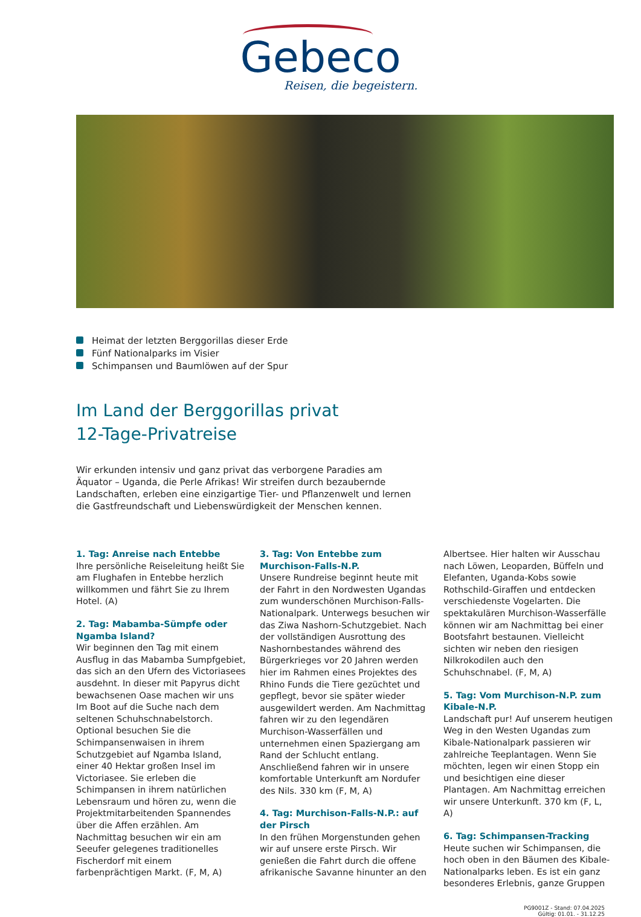Gebeco
Reisen, die begeistern.
Heimat der letzten Berggorillas dieser Erde
Fünf Nationalparks im Visier
Schimpansen und Baumlöwen auf der Spur
Im Land der Berggorillas privat
12-Tage-Privatreise
Wir erkunden intensiv und ganz privat das verborgene Paradies am Äquator – Uganda, die Perle Afrikas! Wir streifen durch bezaubernde Landschaften, erleben eine einzigartige Tier- und Pflanzenwelt und lernen die Gastfreundschaft und Liebenswürdigkeit der Menschen kennen.
1. Tag: Anreise nach Entebbe
Ihre persönliche Reiseleitung heißt Sie am Flughafen in Entebbe herzlich willkommen und fährt Sie zu Ihrem Hotel. (A)
2. Tag: Mabamba-Sümpfe oder Ngamba Island?
Wir beginnen den Tag mit einem Ausflug in das Mabamba Sumpfgebiet, das sich an den Ufern des Victoriasees ausdehnt. In dieser mit Papyrus dicht bewachsenen Oase machen wir uns Im Boot auf die Suche nach dem seltenen Schuhschnabelstorch. Optional besuchen Sie die Schimpansenwaisen in ihrem Schutzgebiet auf Ngamba Island, einer 40 Hektar großen Insel im Victoriasee. Sie erleben die Schimpansen in ihrem natürlichen Lebensraum und hören zu, wenn die Projektmitarbeitenden Spannendes über die Affen erzählen. Am Nachmittag besuchen wir ein am Seeufer gelegenes traditionelles Fischerdorf mit einem farbenprächtigen Markt. (F, M, A)
3. Tag: Von Entebbe zum Murchison-Falls-N.P.
Unsere Rundreise beginnt heute mit der Fahrt in den Nordwesten Ugandas zum wunderschönen Murchison-Falls-Nationalpark. Unterwegs besuchen wir das Ziwa Nashorn-Schutzgebiet. Nach der vollständigen Ausrottung des Nashornbestandes während des Bürgerkrieges vor 20 Jahren werden hier im Rahmen eines Projektes des Rhino Funds die Tiere gezüchtet und gepflegt, bevor sie später wieder ausgewildert werden. Am Nachmittag fahren wir zu den legendären Murchison-Wasserfällen und unternehmen einen Spaziergang am Rand der Schlucht entlang. Anschließend fahren wir in unsere komfortable Unterkunft am Nordufer des Nils. 330 km (F, M, A)
4. Tag: Murchison-Falls-N.P.: auf der Pirsch
In den frühen Morgenstunden gehen wir auf unsere erste Pirsch. Wir genießen die Fahrt durch die offene afrikanische Savanne hinunter an den Albertsee. Hier halten wir Ausschau nach Löwen, Leoparden, Büffeln und Elefanten, Uganda-Kobs sowie Rothschild-Giraffen und entdecken verschiedenste Vogelarten. Die spektakulären Murchison-Wasserfälle können wir am Nachmittag bei einer Bootsfahrt bestaunen. Vielleicht sichten wir neben den riesigen Nilkrokodilen auch den Schuhschnabel. (F, M, A)
5. Tag: Vom Murchison-N.P. zum Kibale-N.P.
Landschaft pur! Auf unserem heutigen Weg in den Westen Ugandas zum Kibale-Nationalpark passieren wir zahlreiche Teeplantagen. Wenn Sie möchten, legen wir einen Stopp ein und besichtigen eine dieser Plantagen. Am Nachmittag erreichen wir unsere Unterkunft. 370 km (F, L, A)
6. Tag: Schimpansen-Tracking
Heute suchen wir Schimpansen, die hoch oben in den Bäumen des Kibale-Nationalparks leben. Es ist ein ganz besonderes Erlebnis, ganze Gruppen
PG9001Z - Stand: 07.04.2025
Gültig: 01.01. - 31.12.25